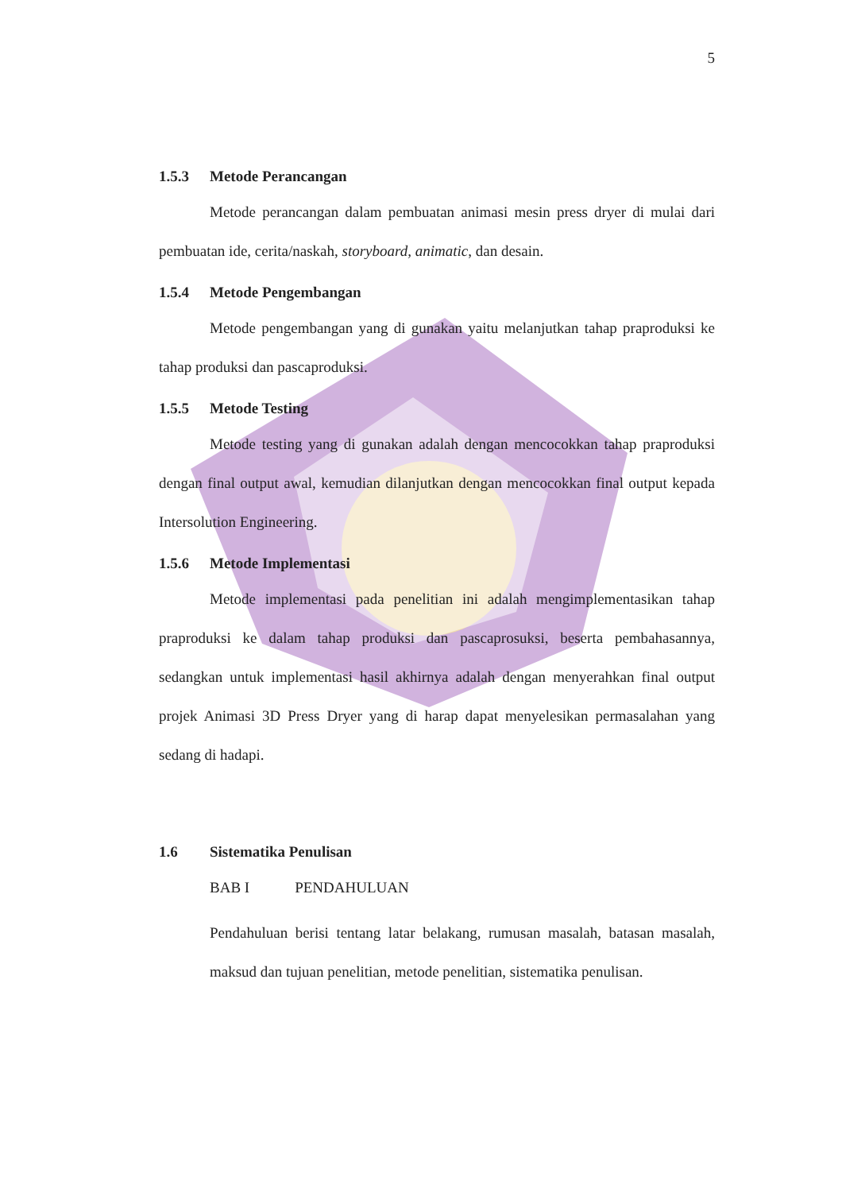5
1.5.3 Metode Perancangan
Metode perancangan dalam pembuatan animasi mesin press dryer di mulai dari pembuatan ide, cerita/naskah, storyboard, animatic, dan desain.
1.5.4 Metode Pengembangan
Metode pengembangan yang di gunakan yaitu melanjutkan tahap praproduksi ke tahap produksi dan pascaproduksi.
1.5.5 Metode Testing
Metode testing yang di gunakan adalah dengan mencocokkan tahap praproduksi dengan final output awal, kemudian dilanjutkan dengan mencocokkan final output kepada Intersolution Engineering.
1.5.6 Metode Implementasi
Metode implementasi pada penelitian ini adalah mengimplementasikan tahap praproduksi ke dalam tahap produksi dan pascaprosuksi, beserta pembahasannya, sedangkan untuk implementasi hasil akhirnya adalah dengan menyerahkan final output projek Animasi 3D Press Dryer yang di harap dapat menyelesikan permasalahan yang sedang di hadapi.
1.6 Sistematika Penulisan
BAB I PENDAHULUAN
Pendahuluan berisi tentang latar belakang, rumusan masalah, batasan masalah, maksud dan tujuan penelitian, metode penelitian, sistematika penulisan.